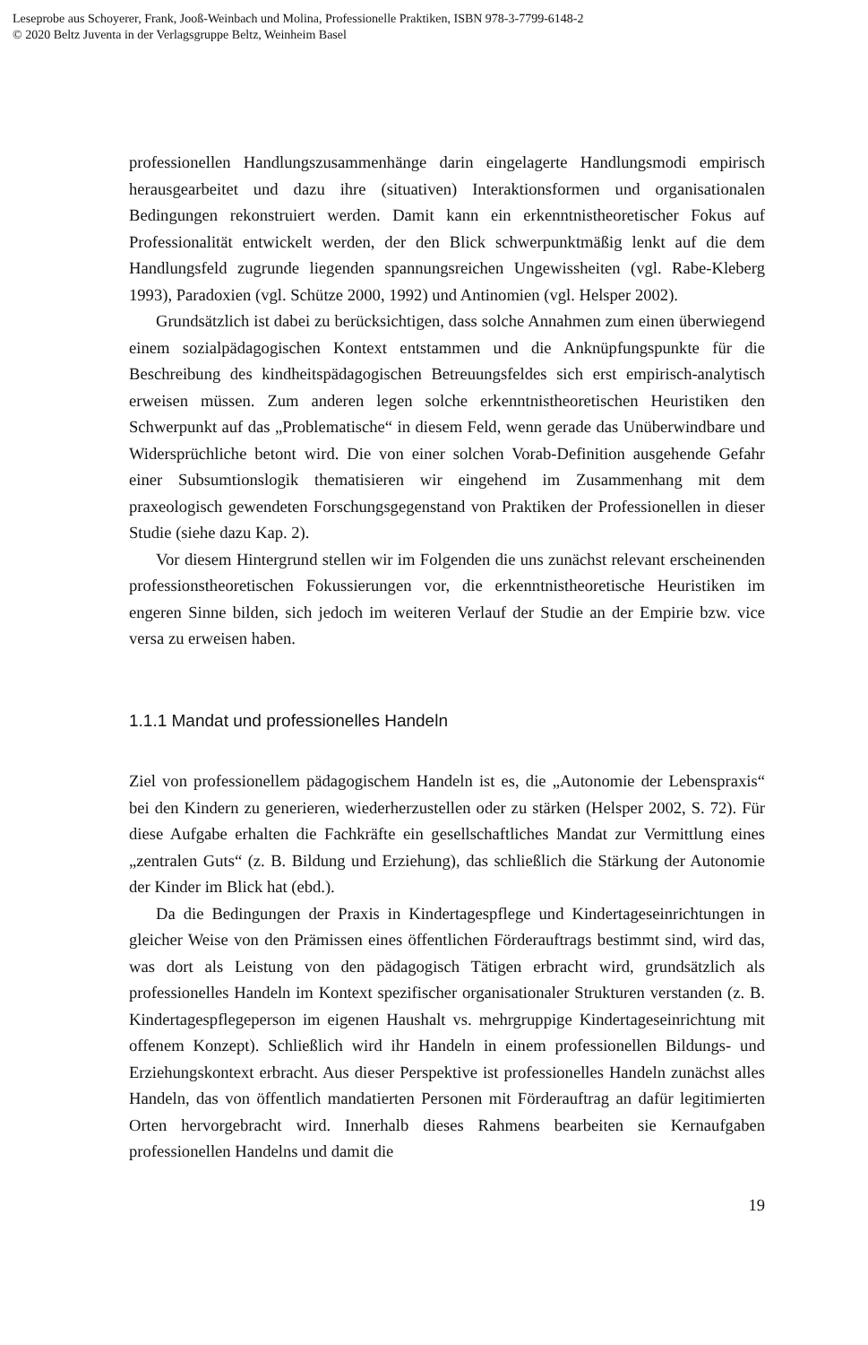Leseprobe aus Schoyerer, Frank, Jooß-Weinbach und Molina, Professionelle Praktiken, ISBN 978-3-7799-6148-2
© 2020 Beltz Juventa in der Verlagsgruppe Beltz, Weinheim Basel
professionellen Handlungszusammenhänge darin eingelagerte Handlungsmodi empirisch herausgearbeitet und dazu ihre (situativen) Interaktionsformen und organisationalen Bedingungen rekonstruiert werden. Damit kann ein erkenntnistheoretischer Fokus auf Professionalität entwickelt werden, der den Blick schwerpunktmäßig lenkt auf die dem Handlungsfeld zugrunde liegenden spannungsreichen Ungewissheiten (vgl. Rabe-Kleberg 1993), Paradoxien (vgl. Schütze 2000, 1992) und Antinomien (vgl. Helsper 2002).
Grundsätzlich ist dabei zu berücksichtigen, dass solche Annahmen zum einen überwiegend einem sozialpädagogischen Kontext entstammen und die Anknüpfungspunkte für die Beschreibung des kindheitspädagogischen Betreuungsfeldes sich erst empirisch-analytisch erweisen müssen. Zum anderen legen solche erkenntnistheoretischen Heuristiken den Schwerpunkt auf das „Problematische“ in diesem Feld, wenn gerade das Unüberwindbare und Widersprüchliche betont wird. Die von einer solchen Vorab-Definition ausgehende Gefahr einer Subsumtionslogik thematisieren wir eingehend im Zusammenhang mit dem praxeologisch gewendeten Forschungsgegenstand von Praktiken der Professionellen in dieser Studie (siehe dazu Kap. 2).
Vor diesem Hintergrund stellen wir im Folgenden die uns zunächst relevant erscheinenden professionstheoretischen Fokussierungen vor, die erkenntnistheoretische Heuristiken im engeren Sinne bilden, sich jedoch im weiteren Verlauf der Studie an der Empirie bzw. vice versa zu erweisen haben.
1.1.1 Mandat und professionelles Handeln
Ziel von professionellem pädagogischem Handeln ist es, die „Autonomie der Lebenspraxis“ bei den Kindern zu generieren, wiederherzustellen oder zu stärken (Helsper 2002, S. 72). Für diese Aufgabe erhalten die Fachkräfte ein gesellschaftliches Mandat zur Vermittlung eines „zentralen Guts“ (z. B. Bildung und Erziehung), das schließlich die Stärkung der Autonomie der Kinder im Blick hat (ebd.).
Da die Bedingungen der Praxis in Kindertagespflege und Kindertageseinrichtungen in gleicher Weise von den Prämissen eines öffentlichen Förderauftrags bestimmt sind, wird das, was dort als Leistung von den pädagogisch Tätigen erbracht wird, grundsätzlich als professionelles Handeln im Kontext spezifischer organisationaler Strukturen verstanden (z. B. Kindertagespflegeperson im eigenen Haushalt vs. mehrgruppige Kindertageseinrichtung mit offenem Konzept). Schließlich wird ihr Handeln in einem professionellen Bildungs- und Erziehungskontext erbracht. Aus dieser Perspektive ist professionelles Handeln zunächst alles Handeln, das von öffentlich mandatierten Personen mit Förderauftrag an dafür legitimierten Orten hervorgebracht wird. Innerhalb dieses Rahmens bearbeiten sie Kernaufgaben professionellen Handelns und damit die
19